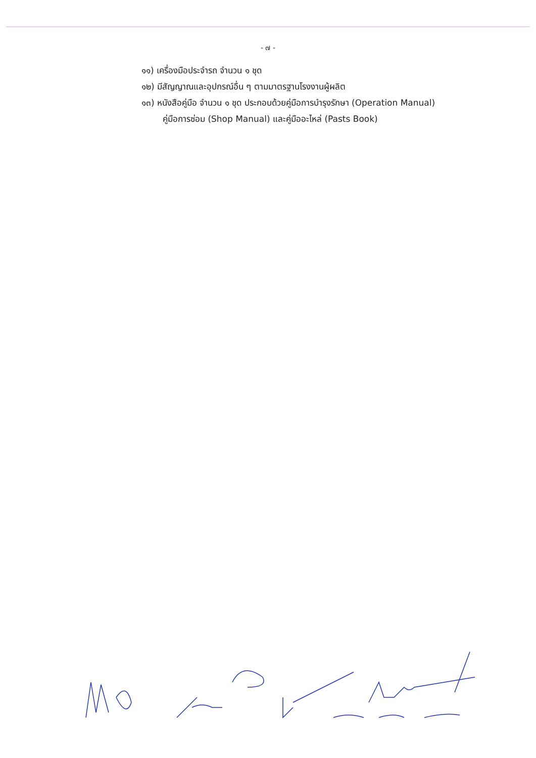- ๗ -
๑๑) เครื่องมือประจำรถ จำนวน ๑ ชุด
๑๒) มีสัญญาณและอุปกรณ์อื่น ๆ ตามมาตรฐานโรงงานผู้ผลิต
๑๓) หนังสือคู่มือ จำนวน ๑ ชุด ประกอบด้วยคู่มือการบำรุงรักษา (Operation Manual)
คู่มือการซ่อม (Shop Manual) และคู่มืออะไหล่ (Pasts Book)